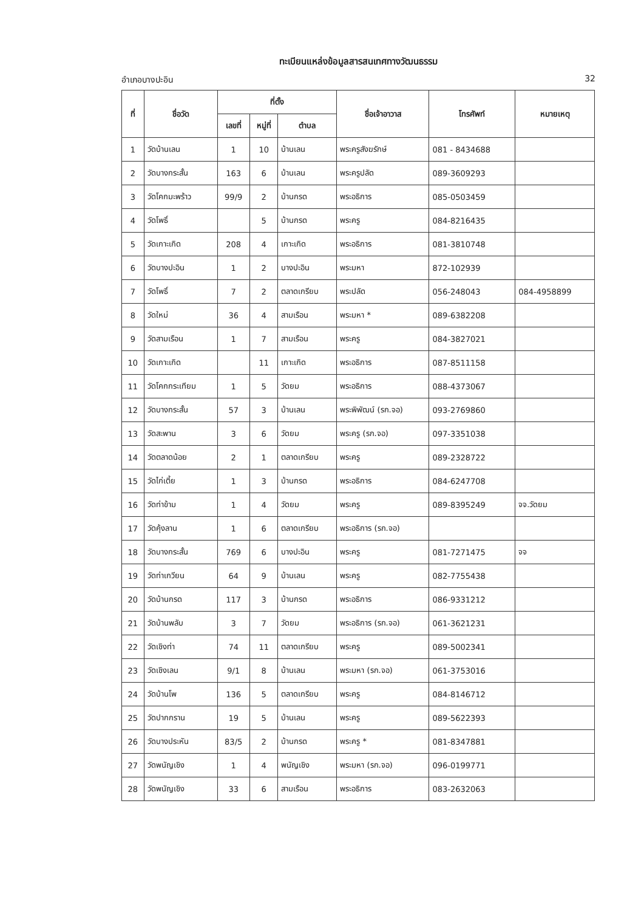ทะเบียนแหล่งข้อมูลสารสนเทศทางวัฒนธรรม
อำเภอบางปะอิน 32
| ที่ | ชื่อวัด | ที่ตั้ง | | | ชื่อเจ้าอาวาส | โทรศัพท์ | หมายเหตุ |
| --- | --- | --- | --- | --- | --- | --- | --- |
| | | เลขที่ | หมู่ที่ | ตำบล | | | |
| 1 | วัดบ้านเลน | 1 | 10 | บ้านเลน | พระครูสังฆรักษ์ | 081 - 8434688 | |
| 2 | วัดบางกระสั้น | 163 | 6 | บ้านเลน | พระครูปลัด | 089-3609293 | |
| 3 | วัดโคกมะพร้าว | 99/9 | 2 | บ้านกรด | พระอธิการ | 085-0503459 | |
| 4 | วัดโพธิ์ | | 5 | บ้านกรด | พระครู | 084-8216435 | |
| 5 | วัดเกาะเกิด | 208 | 4 | เกาะเกิด | พระอธิการ | 081-3810748 | |
| 6 | วัดบางปะอิน | 1 | 2 | บางปะอิน | พระมหา | 872-102939 | |
| 7 | วัดโพธิ์ | 7 | 2 | ตลาดเกรียบ | พระปลัด | 056-248043 | 084-4958899 |
| 8 | วัดใหม่ | 36 | 4 | สามเรือน | พระมหา * | 089-6382208 | |
| 9 | วัดสามเรือน | 1 | 7 | สามเรือน | พระครู | 084-3827021 | |
| 10 | วัดเกาะเกิด | | 11 | เกาะเกิด | พระอธิการ | 087-8511158 | |
| 11 | วัดโคกกระเทียม | 1 | 5 | วัดยม | พระอธิการ | 088-4373067 | |
| 12 | วัดบางกระสั้น | 57 | 3 | บ้านเลน | พระพิพัฒน์ (รก.จอ) | 093-2769860 | |
| 13 | วัดสะพาน | 3 | 6 | วัดยม | พระครู (รก.จอ) | 097-3351038 | |
| 14 | วัดตลาดน้อย | 2 | 1 | ตลาดเกรียบ | พระครู | 089-2328722 | |
| 15 | วัดไก่เตี้ย | 1 | 3 | บ้านกรด | พระอธิการ | 084-6247708 | |
| 16 | วัดท่าข้าม | 1 | 4 | วัดยม | พระครู | 089-8395249 | จจ.วัดยม |
| 17 | วัดคุ้งลาน | 1 | 6 | ตลาดเกรียบ | พระอธิการ (รก.จอ) | | |
| 18 | วัดบางกระสั้น | 769 | 6 | บางปะอิน | พระครู | 081-7271475 | จจ |
| 19 | วัดท่าเกวียน | 64 | 9 | บ้านเลน | พระครู | 082-7755438 | |
| 20 | วัดบ้านกรด | 117 | 3 | บ้านกรด | พระอธิการ | 086-9331212 | |
| 21 | วัดบ้านพลับ | 3 | 7 | วัดยม | พระอธิการ (รก.จอ) | 061-3621231 | |
| 22 | วัดเชิงท่า | 74 | 11 | ตลาดเกรียบ | พระครู | 089-5002341 | |
| 23 | วัดเชิงเลน | 9/1 | 8 | บ้านเลน | พระมหา (รก.จอ) | 061-3753016 | |
| 24 | วัดบ้านโพ | 136 | 5 | ตลาดเกรียบ | พระครู | 084-8146712 | |
| 25 | วัดปากกราน | 19 | 5 | บ้านเลน | พระครู | 089-5622393 | |
| 26 | วัดบางประหัน | 83/5 | 2 | บ้านกรด | พระครู * | 081-8347881 | |
| 27 | วัดพนัญเชิง | 1 | 4 | พนัญเชิง | พระมหา (รก.จอ) | 096-0199771 | |
| 28 | วัดพนัญเชิง | 33 | 6 | สามเรือน | พระอธิการ | 083-2632063 | |